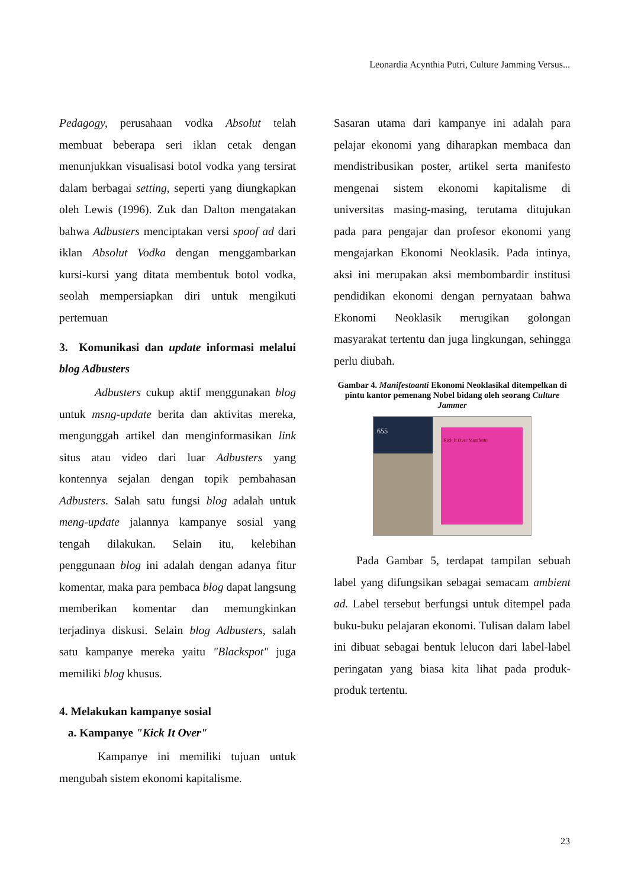Leonardia Acynthia Putri, Culture Jamming Versus...
Pedagogy, perusahaan vodka Absolut telah membuat beberapa seri iklan cetak dengan menunjukkan visualisasi botol vodka yang tersirat dalam berbagai setting, seperti yang diungkapkan oleh Lewis (1996). Zuk dan Dalton mengatakan bahwa Adbusters menciptakan versi spoof ad dari iklan Absolut Vodka dengan menggambarkan kursi-kursi yang ditata membentuk botol vodka, seolah mempersiapkan diri untuk mengikuti pertemuan
3. Komunikasi dan update informasi melalui blog Adbusters
Adbusters cukup aktif menggunakan blog untuk msng-update berita dan aktivitas mereka, mengunggah artikel dan menginformasikan link situs atau video dari luar Adbusters yang kontennya sejalan dengan topik pembahasan Adbusters. Salah satu fungsi blog adalah untuk meng-update jalannya kampanye sosial yang tengah dilakukan. Selain itu, kelebihan penggunaan blog ini adalah dengan adanya fitur komentar, maka para pembaca blog dapat langsung memberikan komentar dan memungkinkan terjadinya diskusi. Selain blog Adbusters, salah satu kampanye mereka yaitu "Blackspot" juga memiliki blog khusus.
4. Melakukan kampanye sosial
a. Kampanye "Kick It Over"
Kampanye ini memiliki tujuan untuk mengubah sistem ekonomi kapitalisme.
Sasaran utama dari kampanye ini adalah para pelajar ekonomi yang diharapkan membaca dan mendistribusikan poster, artikel serta manifesto mengenai sistem ekonomi kapitalisme di universitas masing-masing, terutama ditujukan pada para pengajar dan profesor ekonomi yang mengajarkan Ekonomi Neoklasik. Pada intinya, aksi ini merupakan aksi membombardir institusi pendidikan ekonomi dengan pernyataan bahwa Ekonomi Neoklasik merugikan golongan masyarakat tertentu dan juga lingkungan, sehingga perlu diubah.
Gambar 4. Manifestoanti Ekonomi Neoklasikal ditempelkan di pintu kantor pemenang Nobel bidang oleh seorang Culture Jammer
655
Kick It Over Manifesto
Pada Gambar 5, terdapat tampilan sebuah label yang difungsikan sebagai semacam ambient ad. Label tersebut berfungsi untuk ditempel pada buku-buku pelajaran ekonomi. Tulisan dalam label ini dibuat sebagai bentuk lelucon dari label-label peringatan yang biasa kita lihat pada produk-produk tertentu.
23